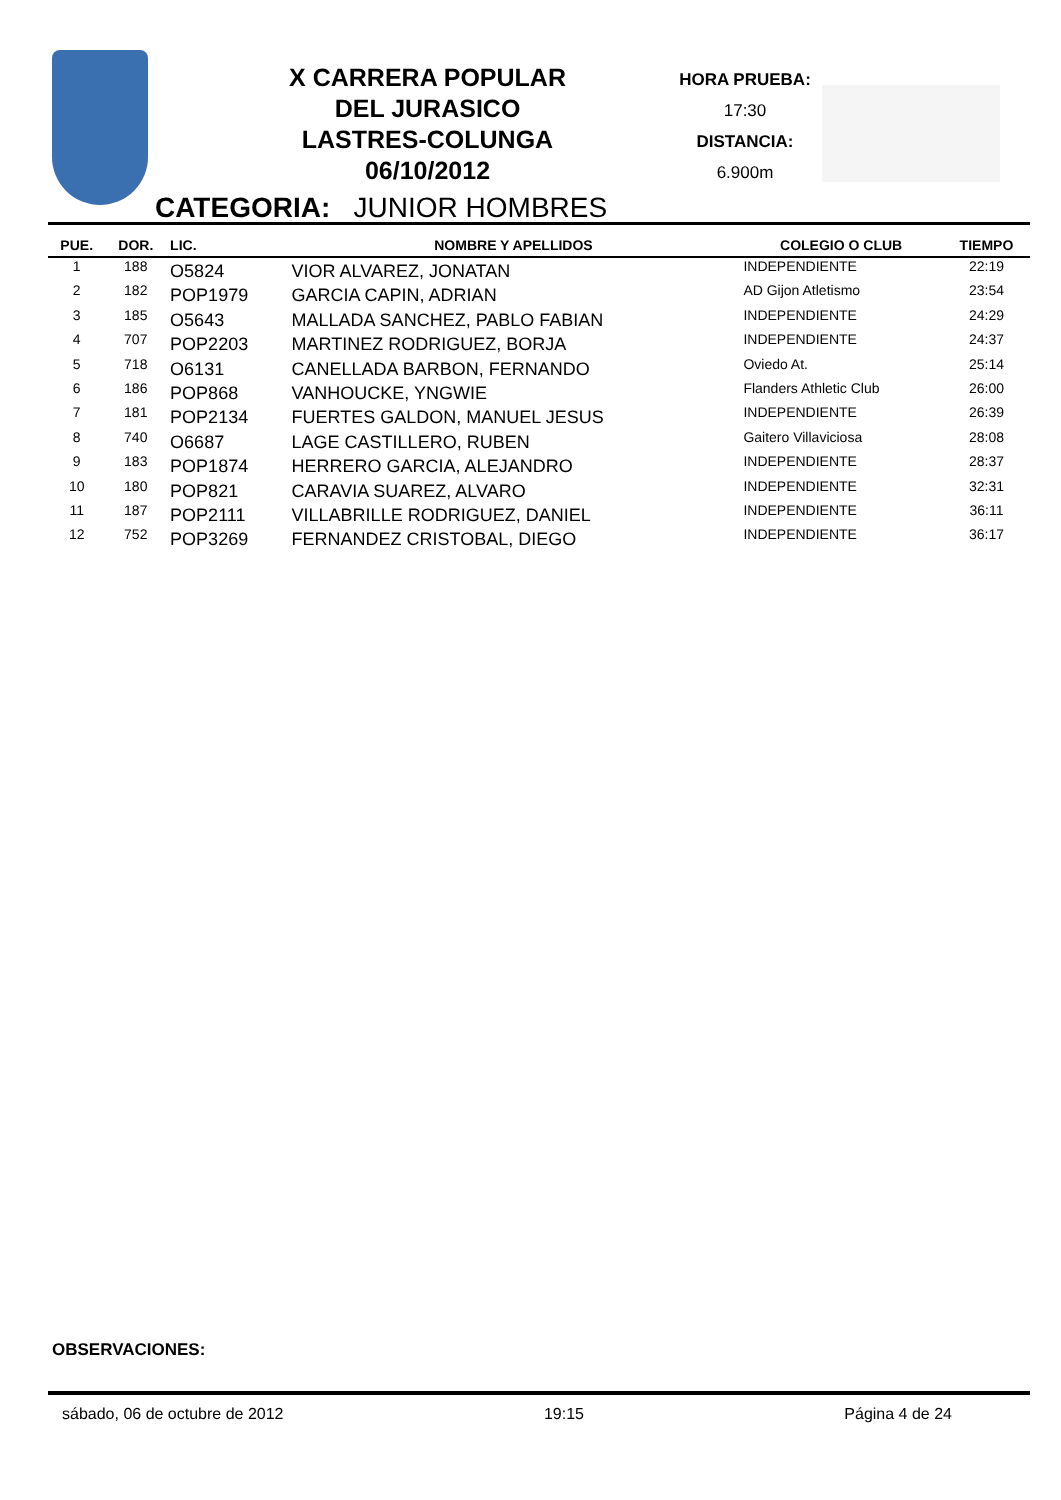X CARRERA POPULAR
DEL JURASICO
LASTRES-COLUNGA
06/10/2012
HORA PRUEBA:
17:30
DISTANCIA:
6.900m
CATEGORIA: JUNIOR HOMBRES
| PUE. | DOR. | LIC. | NOMBRE Y APELLIDOS | COLEGIO O CLUB | TIEMPO |
| --- | --- | --- | --- | --- | --- |
| 1 | 188 | O5824 | VIOR ALVAREZ, JONATAN | INDEPENDIENTE | 22:19 |
| 2 | 182 | POP1979 | GARCIA CAPIN, ADRIAN | AD Gijon Atletismo | 23:54 |
| 3 | 185 | O5643 | MALLADA SANCHEZ, PABLO FABIAN | INDEPENDIENTE | 24:29 |
| 4 | 707 | POP2203 | MARTINEZ RODRIGUEZ, BORJA | INDEPENDIENTE | 24:37 |
| 5 | 718 | O6131 | CANELLADA BARBON, FERNANDO | Oviedo At. | 25:14 |
| 6 | 186 | POP868 | VANHOUCKE, YNGWIE | Flanders Athletic Club | 26:00 |
| 7 | 181 | POP2134 | FUERTES GALDON, MANUEL JESUS | INDEPENDIENTE | 26:39 |
| 8 | 740 | O6687 | LAGE CASTILLERO, RUBEN | Gaitero Villaviciosa | 28:08 |
| 9 | 183 | POP1874 | HERRERO GARCIA, ALEJANDRO | INDEPENDIENTE | 28:37 |
| 10 | 180 | POP821 | CARAVIA SUAREZ, ALVARO | INDEPENDIENTE | 32:31 |
| 11 | 187 | POP2111 | VILLABRILLE RODRIGUEZ, DANIEL | INDEPENDIENTE | 36:11 |
| 12 | 752 | POP3269 | FERNANDEZ CRISTOBAL, DIEGO | INDEPENDIENTE | 36:17 |
OBSERVACIONES:
sábado, 06 de octubre de 2012 19:15 Página 4 de 24